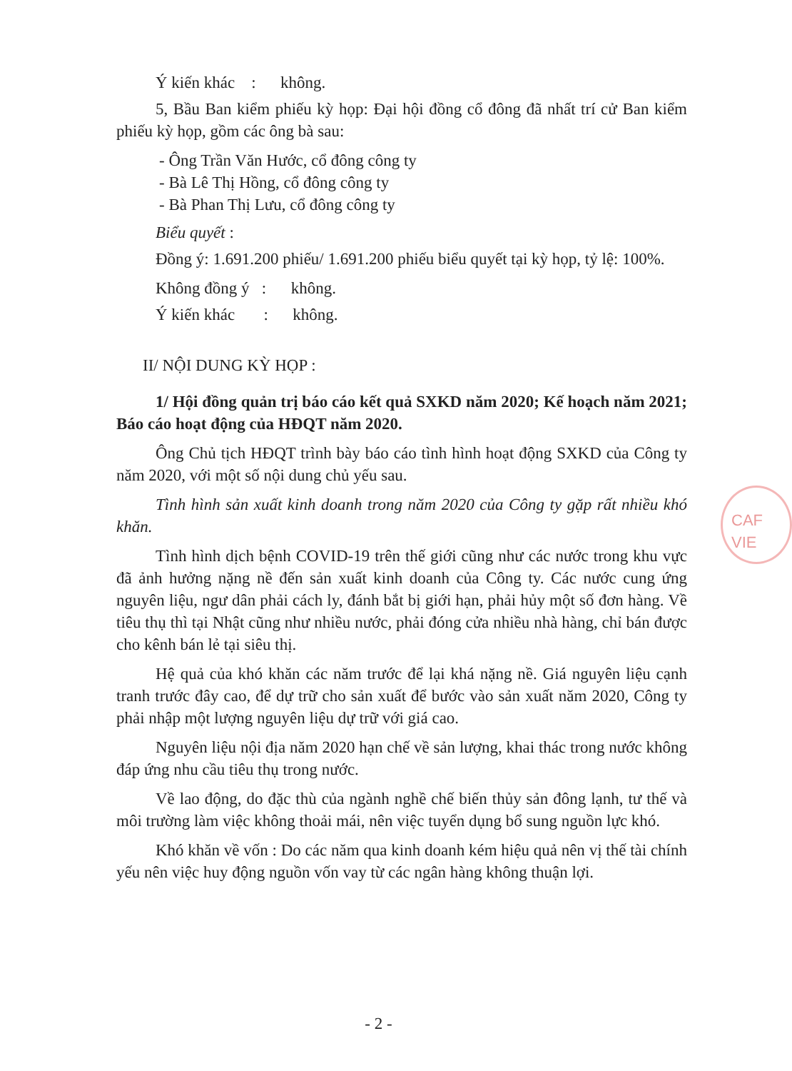Ý kiến khác : không.
5, Bầu Ban kiểm phiếu kỳ họp: Đại hội đồng cổ đông đã nhất trí cử Ban kiểm phiếu kỳ họp, gồm các ông bà sau:
- Ông Trần Văn Hước, cổ đông công ty
- Bà Lê Thị Hồng, cổ đông công ty
- Bà Phan Thị Lưu, cổ đông công ty
Biểu quyết :
Đồng ý: 1.691.200 phiếu/ 1.691.200 phiếu biểu quyết tại kỳ họp, tỷ lệ: 100%.
Không đồng ý : không.
Ý kiến khác : không.
II/ NỘI DUNG KỲ HỌP :
1/ Hội đồng quản trị báo cáo kết quả SXKD năm 2020; Kế hoạch năm 2021; Báo cáo hoạt động của HĐQT năm 2020.
Ông Chủ tịch HĐQT trình bày báo cáo tình hình hoạt động SXKD của Công ty năm 2020, với một số nội dung chủ yếu sau.
Tình hình sản xuất kinh doanh trong năm 2020 của Công ty gặp rất nhiều khó khăn.
Tình hình dịch bệnh COVID-19 trên thế giới cũng như các nước trong khu vực đã ảnh hưởng nặng nề đến sản xuất kinh doanh của Công ty. Các nước cung ứng nguyên liệu, ngư dân phải cách ly, đánh bắt bị giới hạn, phải hủy một số đơn hàng. Về tiêu thụ thì tại Nhật cũng như nhiều nước, phải đóng cửa nhiều nhà hàng, chỉ bán được cho kênh bán lẻ tại siêu thị.
Hệ quả của khó khăn các năm trước để lại khá nặng nề. Giá nguyên liệu cạnh tranh trước đây cao, để dự trữ cho sản xuất để bước vào sản xuất năm 2020, Công ty phải nhập một lượng nguyên liệu dự trữ với giá cao.
Nguyên liệu nội địa năm 2020 hạn chế về sản lượng, khai thác trong nước không đáp ứng nhu cầu tiêu thụ trong nước.
Về lao động, do đặc thù của ngành nghề chế biến thủy sản đông lạnh, tư thế và môi trường làm việc không thoải mái, nên việc tuyển dụng bổ sung nguồn lực khó.
Khó khăn về vốn : Do các năm qua kinh doanh kém hiệu quả nên vị thế tài chính yếu nên việc huy động nguồn vốn vay từ các ngân hàng không thuận lợi.
- 2 -
CAF
VIE